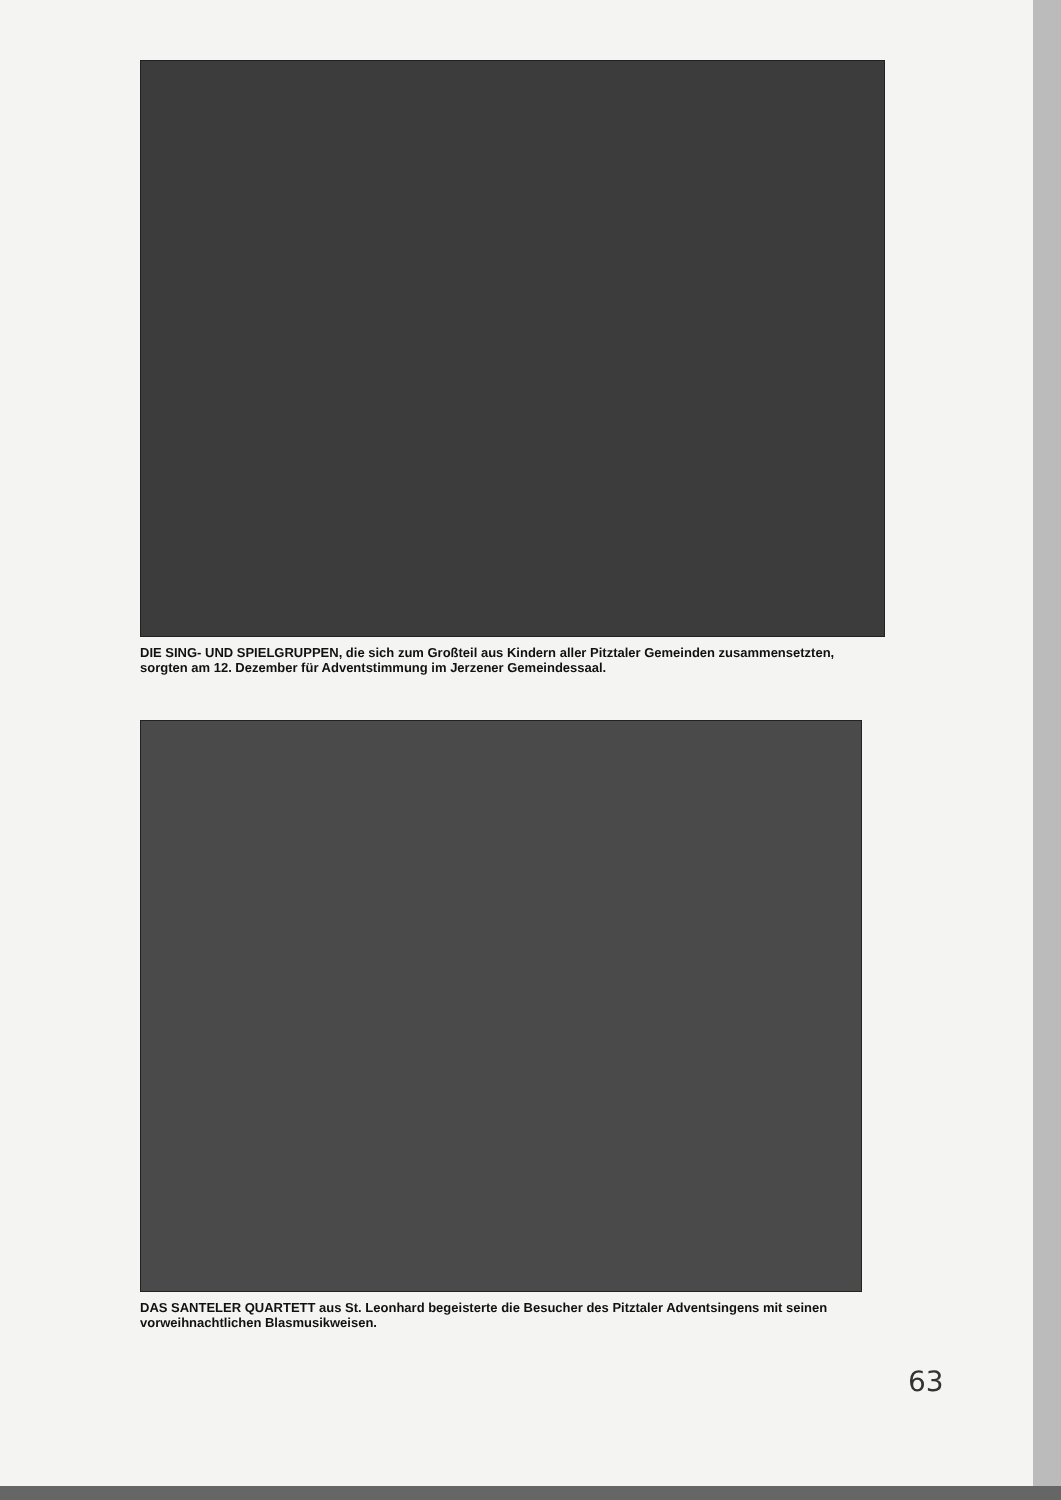DIE SING- UND SPIELGRUPPEN, die sich zum Großteil aus Kindern aller Pitztaler Gemeinden zusammensetzten, sorgten am 12. Dezember für Adventstimmung im Jerzener Gemeindessaal.
DAS SANTELER QUARTETT aus St. Leonhard begeisterte die Besucher des Pitztaler Adventsingens mit seinen vorweihnachtlichen Blasmusikweisen.
63